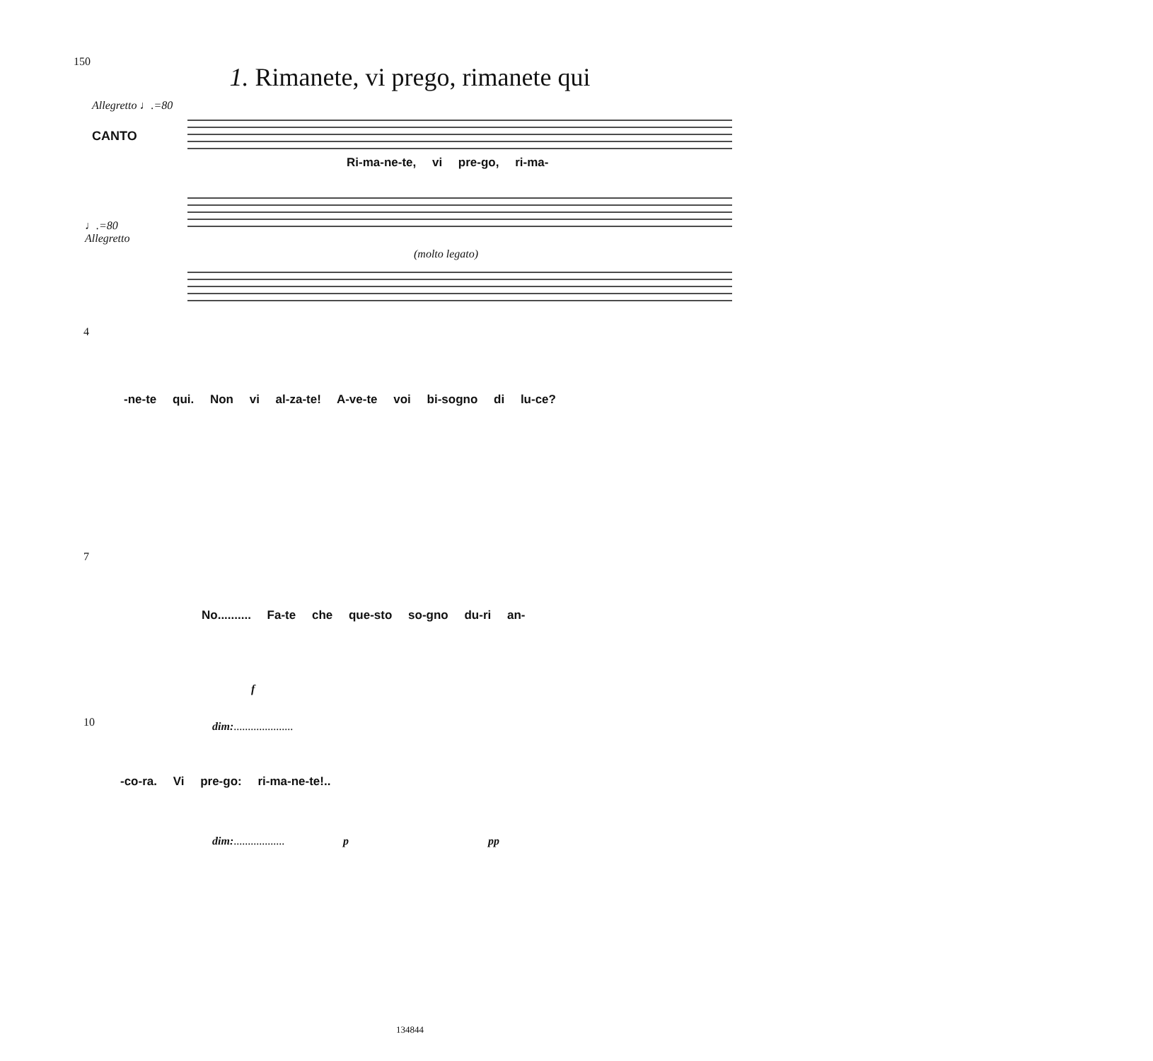150
1. Rimanete, vi prego, rimanete qui
Allegretto ♩.=80
CANTO
♩.=80
Allegretto
(molto legato)
Ri-ma-ne-te, vi pre-go, ri-ma-
-ne-te qui. Non vi al-za-te! A-ve-te voi bi-sogno di lu-ce?
4
7
No.......... Fa-te che que-sto so-gno du-ri an-
10 dim:.....................
-co-ra. Vi pre-go: ri-ma-ne-te!..
dim:.................. p pp
f
134844